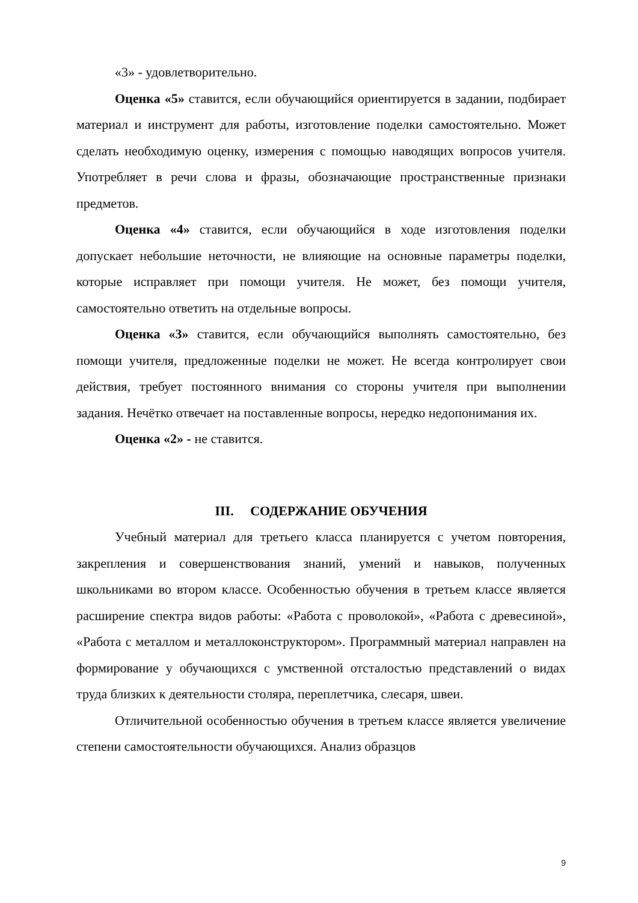«3» - удовлетворительно.
Оценка «5» ставится, если обучающийся ориентируется в задании, подбирает материал и инструмент для работы, изготовление поделки самостоятельно. Может сделать необходимую оценку, измерения с помощью наводящих вопросов учителя. Употребляет в речи слова и фразы, обозначающие пространственные признаки предметов.
Оценка «4» ставится, если обучающийся в ходе изготовления поделки допускает небольшие неточности, не влияющие на основные параметры поделки, которые исправляет при помощи учителя. Не может, без помощи учителя, самостоятельно ответить на отдельные вопросы.
Оценка «3» ставится, если обучающийся выполнять самостоятельно, без помощи учителя, предложенные поделки не может. Не всегда контролирует свои действия, требует постоянного внимания со стороны учителя при выполнении задания. Нечётко отвечает на поставленные вопросы, нередко недопонимания их.
Оценка «2» - не ставится.
III. СОДЕРЖАНИЕ ОБУЧЕНИЯ
Учебный материал для третьего класса планируется с учетом повторения, закрепления и совершенствования знаний, умений и навыков, полученных школьниками во втором классе. Особенностью обучения в третьем классе является расширение спектра видов работы: «Работа с проволокой», «Работа с древесиной», «Работа с металлом и металлоконструктором». Программный материал направлен на формирование у обучающихся с умственной отсталостью представлений о видах труда близких к деятельности столяра, переплетчика, слесаря, швеи.
Отличительной особенностью обучения в третьем классе является увеличение степени самостоятельности обучающихся. Анализ образцов
9